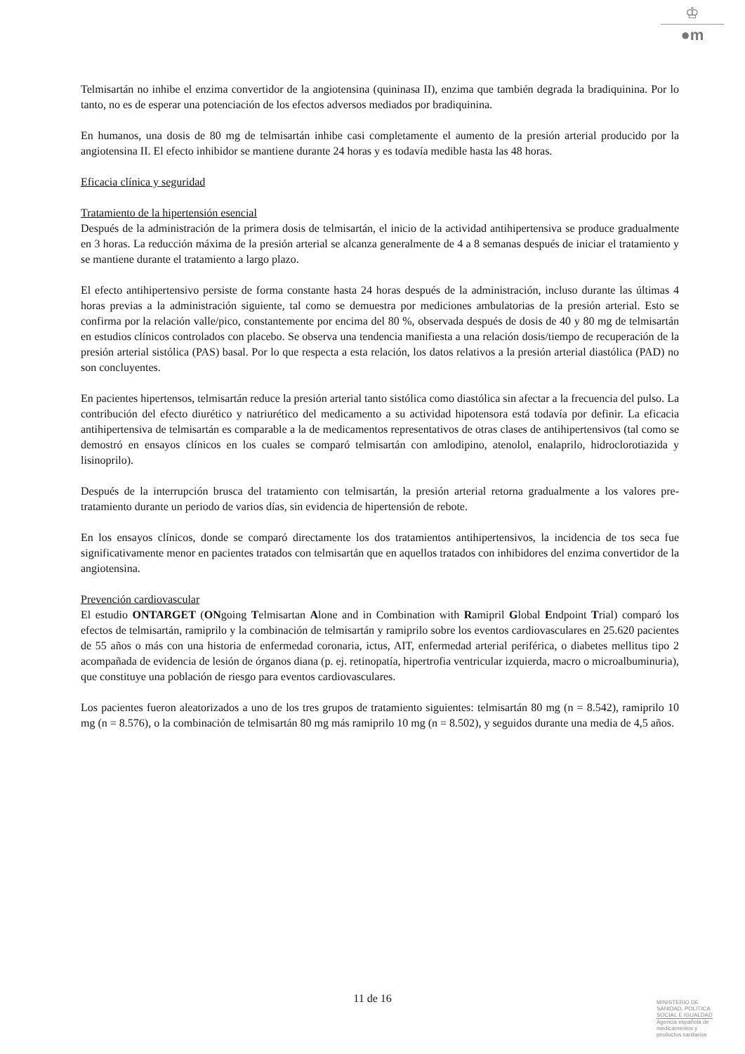♔
●m
Telmisartán no inhibe el enzima convertidor de la angiotensina (quininasa II), enzima que también degrada la bradiquinina. Por lo tanto, no es de esperar una potenciación de los efectos adversos mediados por bradiquinina.
En humanos, una dosis de 80 mg de telmisartán inhibe casi completamente el aumento de la presión arterial producido por la angiotensina II. El efecto inhibidor se mantiene durante 24 horas y es todavía medible hasta las 48 horas.
Eficacia clínica y seguridad
Tratamiento de la hipertensión esencial
Después de la administración de la primera dosis de telmisartán, el inicio de la actividad antihipertensiva se produce gradualmente en 3 horas. La reducción máxima de la presión arterial se alcanza generalmente de 4 a 8 semanas después de iniciar el tratamiento y se mantiene durante el tratamiento a largo plazo.
El efecto antihipertensivo persiste de forma constante hasta 24 horas después de la administración, incluso durante las últimas 4 horas previas a la administración siguiente, tal como se demuestra por mediciones ambulatorias de la presión arterial. Esto se confirma por la relación valle/pico, constantemente por encima del 80 %, observada después de dosis de 40 y 80 mg de telmisartán en estudios clínicos controlados con placebo. Se observa una tendencia manifiesta a una relación dosis/tiempo de recuperación de la presión arterial sistólica (PAS) basal. Por lo que respecta a esta relación, los datos relativos a la presión arterial diastólica (PAD) no son concluyentes.
En pacientes hipertensos, telmisartán reduce la presión arterial tanto sistólica como diastólica sin afectar a la frecuencia del pulso. La contribución del efecto diurético y natriurético del medicamento a su actividad hipotensora está todavía por definir. La eficacia antihipertensiva de telmisartán es comparable a la de medicamentos representativos de otras clases de antihipertensivos (tal como se demostró en ensayos clínicos en los cuales se comparó telmisartán con amlodipino, atenolol, enalaprilo, hidroclorotiazida y lisinoprilo).
Después de la interrupción brusca del tratamiento con telmisartán, la presión arterial retorna gradualmente a los valores pre-tratamiento durante un periodo de varios días, sin evidencia de hipertensión de rebote.
En los ensayos clínicos, donde se comparó directamente los dos tratamientos antihipertensivos, la incidencia de tos seca fue significativamente menor en pacientes tratados con telmisartán que en aquellos tratados con inhibidores del enzima convertidor de la angiotensina.
Prevención cardiovascular
El estudio ONTARGET (ONgoing Telmisartan Alone and in Combination with Ramipril Global Endpoint Trial) comparó los efectos de telmisartán, ramiprilo y la combinación de telmisartán y ramiprilo sobre los eventos cardiovasculares en 25.620 pacientes de 55 años o más con una historia de enfermedad coronaria, ictus, AIT, enfermedad arterial periférica, o diabetes mellitus tipo 2 acompañada de evidencia de lesión de órganos diana (p. ej. retinopatía, hipertrofia ventricular izquierda, macro o microalbuminuria), que constituye una población de riesgo para eventos cardiovasculares.
Los pacientes fueron aleatorizados a uno de los tres grupos de tratamiento siguientes: telmisartán 80 mg (n = 8.542), ramiprilo 10 mg (n = 8.576), o la combinación de telmisartán 80 mg más ramiprilo 10 mg (n = 8.502), y seguidos durante una media de 4,5 años.
11 de 16
MINISTERIO DE
SANIDAD, POLITICA
SOCIAL E IGUALDAD
Agencia española de
medicamentos y
productos sanitarios